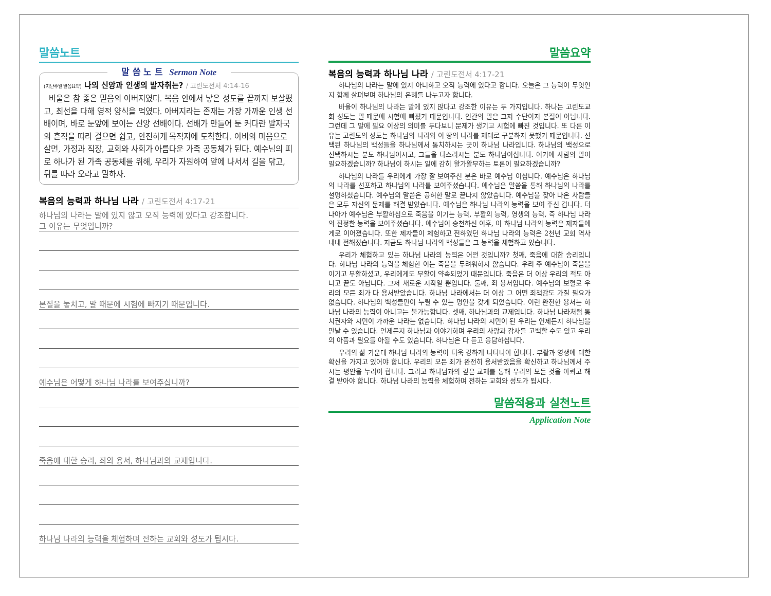말씀노트
말 씀 노 트 Sermon Note
(지난주일 말씀요약) 나의 신앙과 인생의 발자취는? / 고린도전서 4:14-16
바울은 참 좋은 믿음의 아버지였다. 복음 안에서 낳은 성도를 끝까지 보살폈고, 최선을 다해 영적 양식을 먹였다. 아버지라는 존재는 가장 가까운 인생 선배이며, 바로 눈앞에 보이는 신앙 선배이다. 선배가 만들어 둔 커다란 발자국의 흔적을 따라 걸으면 쉽고, 안전하게 목적지에 도착한다. 아비의 마음으로 살면, 가정과 직장, 교회와 사회가 아름다운 가족 공동체가 된다. 예수님의 피로 하나가 된 가족 공동체를 위해, 우리가 자원하여 앞에 나서서 길을 닦고, 뒤를 따라 오라고 말하자.
복음의 능력과 하나님 나라 / 고린도전서 4:17-21
하나님의 나라는 말에 있지 않고 오직 능력에 있다고 강조합니다.
그 이유는 무엇입니까?
본질을 놓치고, 말 때문에 시험에 빠지기 때문입니다.
예수님은 어떻게 하나님 나라를 보여주십니까?
죽음에 대한 승리, 죄의 용서, 하나님과의 교제입니다.
하나님 나라의 능력을 체험하며 전하는 교회와 성도가 됩시다.
말씀요약
복음의 능력과 하나님 나라 / 고린도전서 4:17-21
하나님의 나라는 말에 있지 아니하고 오직 능력에 있다고 합니다. 오늘은 그 능력이 무엇인지 함께 살펴보며 하나님의 은혜를 나누고자 합니다.
바울이 하나님의 나라는 말에 있지 않다고 강조한 이유는 두 가지입니다. 하나는 고린도교회 성도는 말 때문에 시험에 빠졌기 때문입니다. 인간의 말은 그저 수단이지 본질이 아닙니다. 그런데 그 말에 필요 이상의 의미를 두다보니 문제가 생기고 시험에 빠진 것입니다. 또 다른 이유는 고린도의 성도는 하나님의 나라와 이 땅의 나라를 제대로 구분하지 못했기 때문입니다. 선택된 하나님의 백성들을 하나님께서 통치하시는 곳이 하나님 나라입니다. 하나님의 백성으로 선택하시는 분도 하나님이시고, 그들을 다스리시는 분도 하나님이십니다. 여기에 사람의 말이 필요하겠습니까? 하나님이 하시는 일에 감히 왈가왈부하는 토론이 필요하겠습니까?
하나님의 나라를 우리에게 가장 잘 보여주신 분은 바로 예수님 이십니다. 예수님은 하나님의 나라를 선포하고 하나님의 나라를 보여주셨습니다. 예수님은 말씀을 통해 하나님의 나라를 설명하셨습니다. 예수님의 말씀은 공허한 말로 끝나지 않았습니다. 예수님을 찾아 나온 사람들은 모두 자신의 문제를 해결 받았습니다. 예수님은 하나님 나라의 능력을 보여 주신 겁니다. 더 나아가 예수님은 부활하심으로 죽음을 이기는 능력, 부활의 능력, 영생의 능력, 즉 하나님 나라의 진정한 능력을 보여주셨습니다. 예수님이 승천하신 이후, 이 하나님 나라의 능력은 제자들에게로 이어졌습니다. 또한 제자들이 체험하고 전하였던 하나님 나라의 능력은 2천년 교회 역사 내내 전해졌습니다. 지금도 하나님 나라의 백성들은 그 능력을 체험하고 있습니다.
우리가 체험하고 있는 하나님 나라의 능력은 어떤 것입니까? 첫째, 죽음에 대한 승리입니다. 하나님 나라의 능력을 체험한 이는 죽음을 두려워하지 않습니다. 우리 주 예수님이 죽음을 이기고 부활하셨고, 우리에게도 부활이 약속되었기 때문입니다. 죽음은 더 이상 우리의 적도 아니고 끝도 아닙니다. 그저 새로운 시작일 뿐입니다. 둘째, 죄 용서입니다. 예수님의 보혈로 우리의 모든 죄가 다 용서받았습니다. 하나님 나라에서는 더 이상 그 어떤 죄책감도 가질 필요가 없습니다. 하나님의 백성들만이 누릴 수 있는 평안을 갖게 되었습니다. 이런 완전한 용서는 하나님 나라의 능력이 아니고는 불가능합니다. 셋째, 하나님과의 교제입니다. 하나님 나라처럼 통치권자와 시민이 가까운 나라는 없습니다. 하나님 나라의 시민이 된 우리는 언제든지 하나님을 만날 수 있습니다. 언제든지 하나님과 이야기하며 우리의 사랑과 감사를 고백할 수도 있고 우리의 아픔과 필요를 아뢸 수도 있습니다. 하나님은 다 듣고 응답하십니다.
우리의 삶 가운데 하나님 나라의 능력이 더욱 강하게 나타나야 합니다. 부활과 영생에 대한 확신을 가지고 있어야 합니다. 우리의 모든 죄가 완전히 용서받았음을 확신하고 하나님께서 주시는 평안을 누려야 합니다. 그리고 하나님과의 깊은 교제를 통해 우리의 모든 것을 아뢰고 해결 받아야 합니다. 하나님 나라의 능력을 체험하며 전하는 교회와 성도가 됩시다.
말씀적용과 실천노트
Application Note